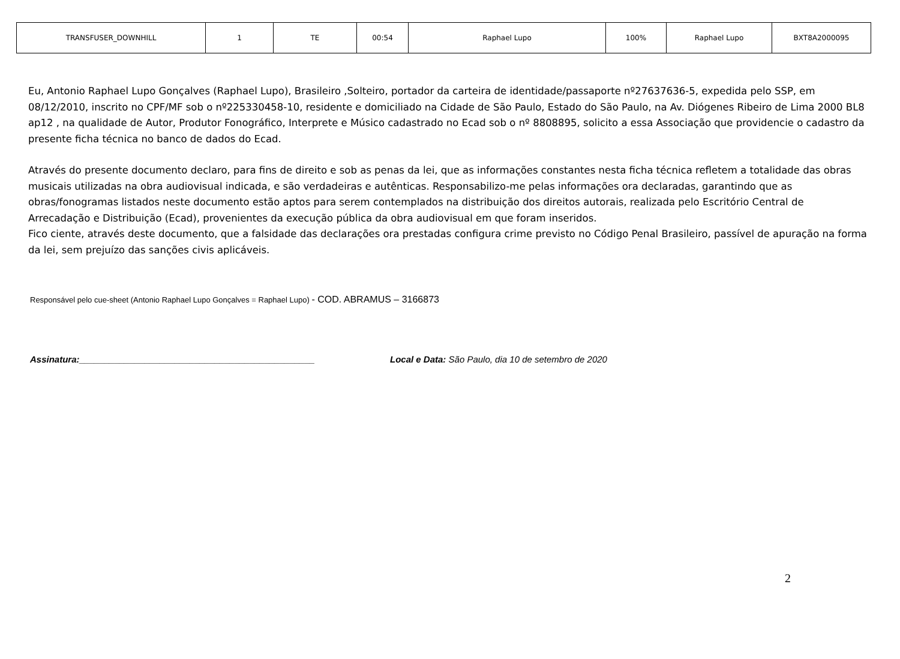| TRANSFUSER_DOWNHILL | 1 | TE | 00:54 | Raphael Lupo | 100% | Raphael Lupo | BXT8A2000095 |
Eu, Antonio Raphael Lupo Gonçalves (Raphael Lupo), Brasileiro ,Solteiro, portador da carteira de identidade/passaporte nº27637636-5, expedida pelo SSP, em 08/12/2010, inscrito no CPF/MF sob o nº225330458-10, residente e domiciliado na Cidade de São Paulo, Estado do São Paulo, na Av. Diógenes Ribeiro de Lima 2000 BL8 ap12 , na qualidade de Autor, Produtor Fonográfico, Interprete e Músico cadastrado no Ecad sob o nº 8808895, solicito a essa Associação que providencie o cadastro da presente ficha técnica no banco de dados do Ecad.
Através do presente documento declaro, para fins de direito e sob as penas da lei, que as informações constantes nesta ficha técnica refletem a totalidade das obras musicais utilizadas na obra audiovisual indicada, e são verdadeiras e autênticas. Responsabilizo-me pelas informações ora declaradas, garantindo que as obras/fonogramas listados neste documento estão aptos para serem contemplados na distribuição dos direitos autorais, realizada pelo Escritório Central de Arrecadação e Distribuição (Ecad), provenientes da execução pública da obra audiovisual em que foram inseridos.
Fico ciente, através deste documento, que a falsidade das declarações ora prestadas configura crime previsto no Código Penal Brasileiro, passível de apuração na forma da lei, sem prejuízo das sanções civis aplicáveis.
Responsável pelo cue-sheet (Antonio Raphael Lupo Gonçalves = Raphael Lupo) - COD. ABRAMUS – 3166873
Assinatura:_______________________________________________ Local e Data: São Paulo, dia 10 de setembro de 2020
2